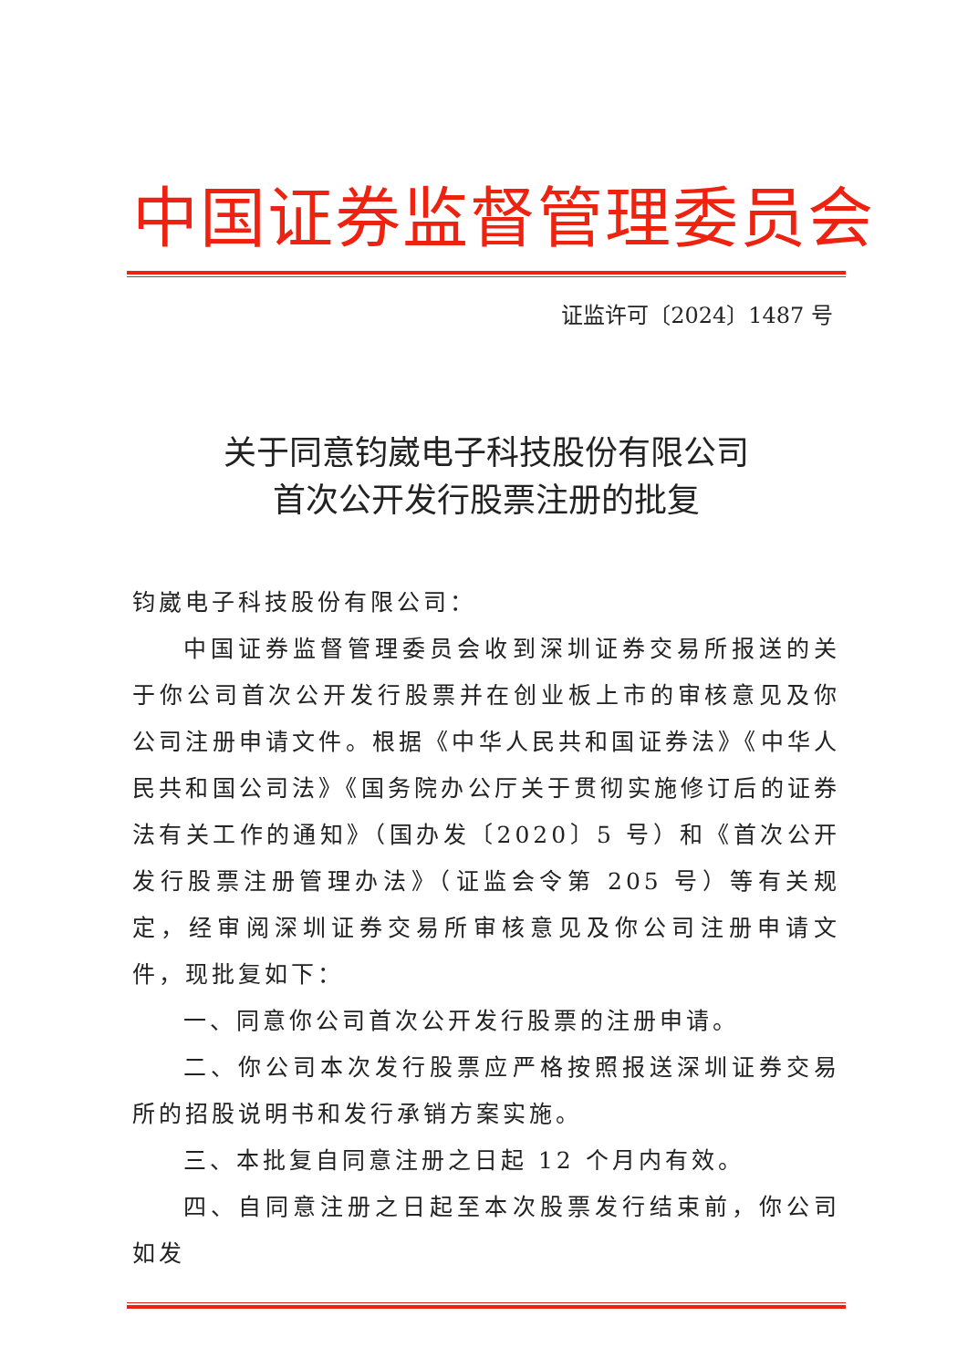中国证券监督管理委员会
证监许可〔2024〕1487 号
关于同意钧崴电子科技股份有限公司
首次公开发行股票注册的批复
钧崴电子科技股份有限公司：
中国证券监督管理委员会收到深圳证券交易所报送的关于你公司首次公开发行股票并在创业板上市的审核意见及你公司注册申请文件。根据《中华人民共和国证券法》《中华人民共和国公司法》《国务院办公厅关于贯彻实施修订后的证券法有关工作的通知》（国办发〔2020〕5 号）和《首次公开发行股票注册管理办法》（证监会令第 205 号）等有关规定，经审阅深圳证券交易所审核意见及你公司注册申请文件，现批复如下：
一、同意你公司首次公开发行股票的注册申请。
二、你公司本次发行股票应严格按照报送深圳证券交易所的招股说明书和发行承销方案实施。
三、本批复自同意注册之日起 12 个月内有效。
四、自同意注册之日起至本次股票发行结束前，你公司如发